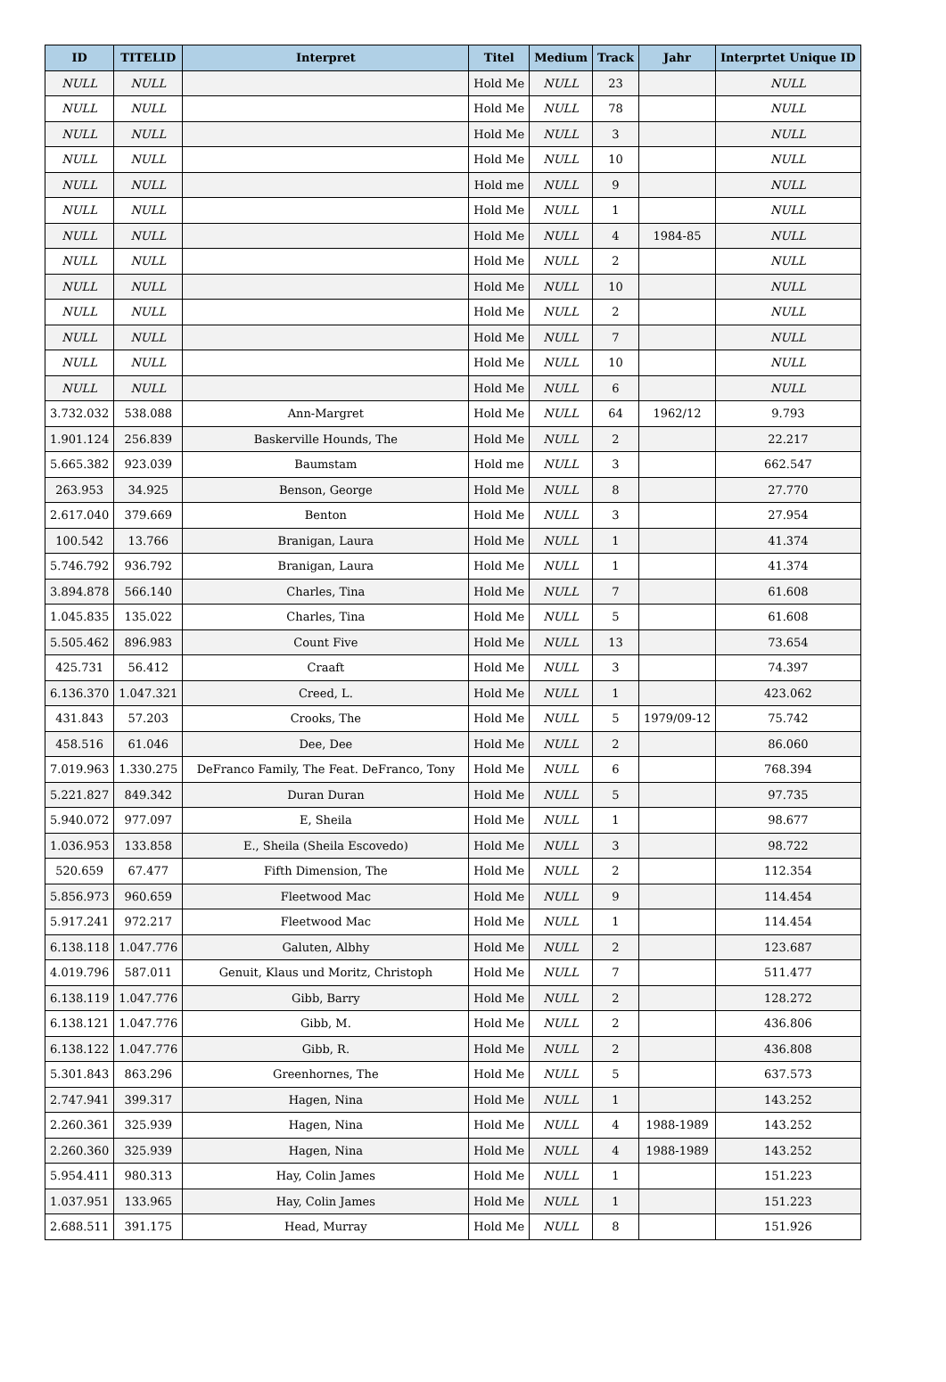| ID | TITELID | Interpret | Titel | Medium | Track | Jahr | Interprtet Unique ID |
| --- | --- | --- | --- | --- | --- | --- | --- |
| NULL | NULL | | Hold Me | NULL | 23 | | NULL |
| NULL | NULL | | Hold Me | NULL | 78 | | NULL |
| NULL | NULL | | Hold Me | NULL | 3 | | NULL |
| NULL | NULL | | Hold Me | NULL | 10 | | NULL |
| NULL | NULL | | Hold me | NULL | 9 | | NULL |
| NULL | NULL | | Hold Me | NULL | 1 | | NULL |
| NULL | NULL | | Hold Me | NULL | 4 | 1984-85 | NULL |
| NULL | NULL | | Hold Me | NULL | 2 | | NULL |
| NULL | NULL | | Hold Me | NULL | 10 | | NULL |
| NULL | NULL | | Hold Me | NULL | 2 | | NULL |
| NULL | NULL | | Hold Me | NULL | 7 | | NULL |
| NULL | NULL | | Hold Me | NULL | 10 | | NULL |
| NULL | NULL | | Hold Me | NULL | 6 | | NULL |
| 3.732.032 | 538.088 | Ann-Margret | Hold Me | NULL | 64 | 1962/12 | 9.793 |
| 1.901.124 | 256.839 | Baskerville Hounds, The | Hold Me | NULL | 2 | | 22.217 |
| 5.665.382 | 923.039 | Baumstam | Hold me | NULL | 3 | | 662.547 |
| 263.953 | 34.925 | Benson, George | Hold Me | NULL | 8 | | 27.770 |
| 2.617.040 | 379.669 | Benton | Hold Me | NULL | 3 | | 27.954 |
| 100.542 | 13.766 | Branigan, Laura | Hold Me | NULL | 1 | | 41.374 |
| 5.746.792 | 936.792 | Branigan, Laura | Hold Me | NULL | 1 | | 41.374 |
| 3.894.878 | 566.140 | Charles, Tina | Hold Me | NULL | 7 | | 61.608 |
| 1.045.835 | 135.022 | Charles, Tina | Hold Me | NULL | 5 | | 61.608 |
| 5.505.462 | 896.983 | Count Five | Hold Me | NULL | 13 | | 73.654 |
| 425.731 | 56.412 | Craaft | Hold Me | NULL | 3 | | 74.397 |
| 6.136.370 | 1.047.321 | Creed, L. | Hold Me | NULL | 1 | | 423.062 |
| 431.843 | 57.203 | Crooks, The | Hold Me | NULL | 5 | 1979/09-12 | 75.742 |
| 458.516 | 61.046 | Dee, Dee | Hold Me | NULL | 2 | | 86.060 |
| 7.019.963 | 1.330.275 | DeFranco Family, The Feat. DeFranco, Tony | Hold Me | NULL | 6 | | 768.394 |
| 5.221.827 | 849.342 | Duran Duran | Hold Me | NULL | 5 | | 97.735 |
| 5.940.072 | 977.097 | E, Sheila | Hold Me | NULL | 1 | | 98.677 |
| 1.036.953 | 133.858 | E., Sheila (Sheila Escovedo) | Hold Me | NULL | 3 | | 98.722 |
| 520.659 | 67.477 | Fifth Dimension, The | Hold Me | NULL | 2 | | 112.354 |
| 5.856.973 | 960.659 | Fleetwood Mac | Hold Me | NULL | 9 | | 114.454 |
| 5.917.241 | 972.217 | Fleetwood Mac | Hold Me | NULL | 1 | | 114.454 |
| 6.138.118 | 1.047.776 | Galuten, Albhy | Hold Me | NULL | 2 | | 123.687 |
| 4.019.796 | 587.011 | Genuit, Klaus und Moritz, Christoph | Hold Me | NULL | 7 | | 511.477 |
| 6.138.119 | 1.047.776 | Gibb, Barry | Hold Me | NULL | 2 | | 128.272 |
| 6.138.121 | 1.047.776 | Gibb, M. | Hold Me | NULL | 2 | | 436.806 |
| 6.138.122 | 1.047.776 | Gibb, R. | Hold Me | NULL | 2 | | 436.808 |
| 5.301.843 | 863.296 | Greenhornes, The | Hold Me | NULL | 5 | | 637.573 |
| 2.747.941 | 399.317 | Hagen, Nina | Hold Me | NULL | 1 | | 143.252 |
| 2.260.361 | 325.939 | Hagen, Nina | Hold Me | NULL | 4 | 1988-1989 | 143.252 |
| 2.260.360 | 325.939 | Hagen, Nina | Hold Me | NULL | 4 | 1988-1989 | 143.252 |
| 5.954.411 | 980.313 | Hay, Colin James | Hold Me | NULL | 1 | | 151.223 |
| 1.037.951 | 133.965 | Hay, Colin James | Hold Me | NULL | 1 | | 151.223 |
| 2.688.511 | 391.175 | Head, Murray | Hold Me | NULL | 8 | | 151.926 |